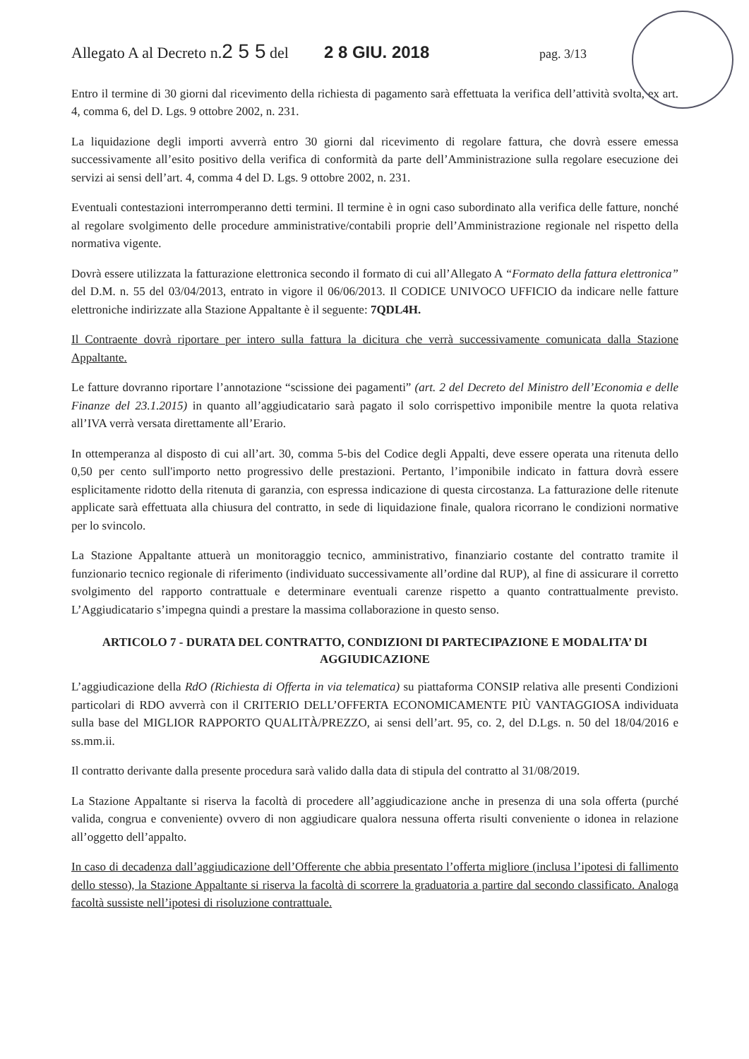Allegato A al Decreto n.2 5 5 del 2 8 GIU. 2018 pag. 3/13
Entro il termine di 30 giorni dal ricevimento della richiesta di pagamento sarà effettuata la verifica dell’attività svolta, ex art. 4, comma 6, del D. Lgs. 9 ottobre 2002, n. 231.
La liquidazione degli importi avverrà entro 30 giorni dal ricevimento di regolare fattura, che dovrà essere emessa successivamente all’esito positivo della verifica di conformità da parte dell’Amministrazione sulla regolare esecuzione dei servizi ai sensi dell’art. 4, comma 4 del D. Lgs. 9 ottobre 2002, n. 231.
Eventuali contestazioni interromperanno detti termini. Il termine è in ogni caso subordinato alla verifica delle fatture, nonché al regolare svolgimento delle procedure amministrative/contabili proprie dell’Amministrazione regionale nel rispetto della normativa vigente.
Dovrà essere utilizzata la fatturazione elettronica secondo il formato di cui all’Allegato A “Formato della fattura elettronica” del D.M. n. 55 del 03/04/2013, entrato in vigore il 06/06/2013. Il CODICE UNIVOCO UFFICIO da indicare nelle fatture elettroniche indirizzate alla Stazione Appaltante è il seguente: 7QDL4H.
Il Contraente dovrà riportare per intero sulla fattura la dicitura che verrà successivamente comunicata dalla Stazione Appaltante.
Le fatture dovranno riportare l’annotazione “scissione dei pagamenti” (art. 2 del Decreto del Ministro dell’Economia e delle Finanze del 23.1.2015) in quanto all’aggiudicatario sarà pagato il solo corrispettivo imponibile mentre la quota relativa all’IVA verrà versata direttamente all’Erario.
In ottemperanza al disposto di cui all’art. 30, comma 5-bis del Codice degli Appalti, deve essere operata una ritenuta dello 0,50 per cento sull'importo netto progressivo delle prestazioni. Pertanto, l’imponibile indicato in fattura dovrà essere esplicitamente ridotto della ritenuta di garanzia, con espressa indicazione di questa circostanza. La fatturazione delle ritenute applicate sarà effettuata alla chiusura del contratto, in sede di liquidazione finale, qualora ricorrano le condizioni normative per lo svincolo.
La Stazione Appaltante attuerà un monitoraggio tecnico, amministrativo, finanziario costante del contratto tramite il funzionario tecnico regionale di riferimento (individuato successivamente all’ordine dal RUP), al fine di assicurare il corretto svolgimento del rapporto contrattuale e determinare eventuali carenze rispetto a quanto contrattualmente previsto. L’Aggiudicatario s’impegna quindi a prestare la massima collaborazione in questo senso.
ARTICOLO 7 - DURATA DEL CONTRATTO, CONDIZIONI DI PARTECIPAZIONE E MODALITA’ DI AGGIUDICAZIONE
L’aggiudicazione della RdO (Richiesta di Offerta in via telematica) su piattaforma CONSIP relativa alle presenti Condizioni particolari di RDO avverrà con il CRITERIO DELL’OFFERTA ECONOMICAMENTE PIÙ VANTAGGIOSA individuata sulla base del MIGLIOR RAPPORTO QUALITÀ/PREZZO, ai sensi dell’art. 95, co. 2, del D.Lgs. n. 50 del 18/04/2016 e ss.mm.ii.
Il contratto derivante dalla presente procedura sarà valido dalla data di stipula del contratto al 31/08/2019.
La Stazione Appaltante si riserva la facoltà di procedere all’aggiudicazione anche in presenza di una sola offerta (purché valida, congrua e conveniente) ovvero di non aggiudicare qualora nessuna offerta risulti conveniente o idonea in relazione all’oggetto dell’appalto.
In caso di decadenza dall’aggiudicazione dell’Offerente che abbia presentato l’offerta migliore (inclusa l’ipotesi di fallimento dello stesso), la Stazione Appaltante si riserva la facoltà di scorrere la graduatoria a partire dal secondo classificato. Analoga facoltà sussiste nell’ipotesi di risoluzione contrattuale.